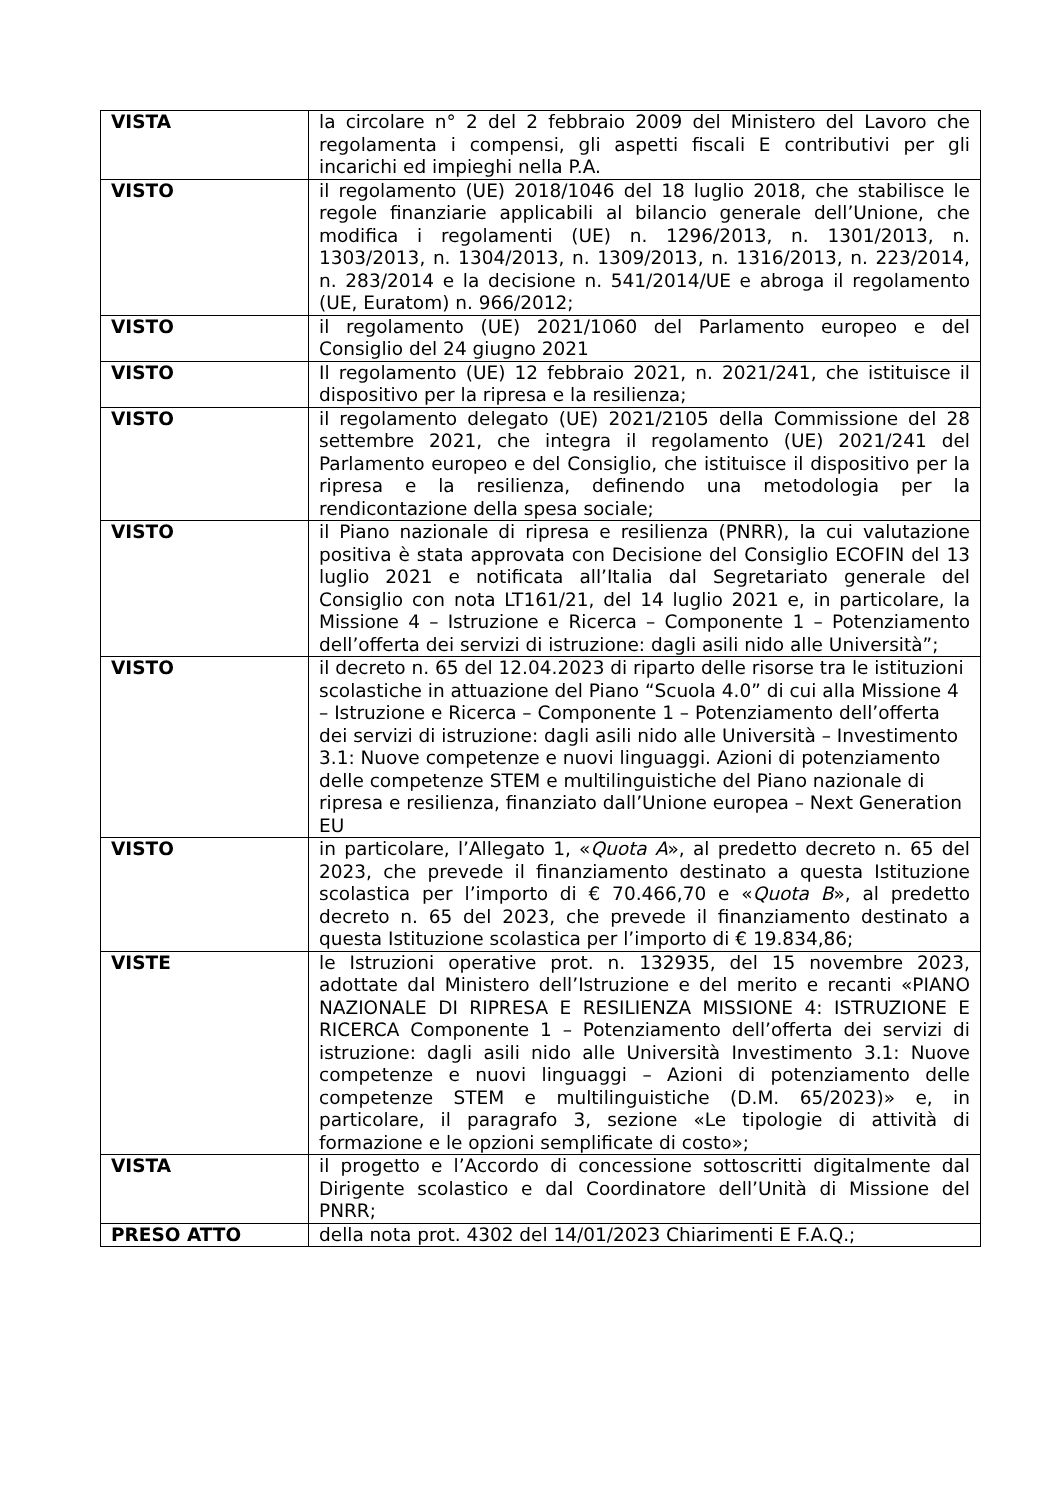| VISTA | la circolare n° 2 del 2 febbraio 2009 del Ministero del Lavoro che regolamenta i compensi, gli aspetti fiscali E contributivi per gli incarichi ed impieghi nella P.A. |
| VISTO | il regolamento (UE) 2018/1046 del 18 luglio 2018, che stabilisce le regole finanziarie applicabili al bilancio generale dell’Unione, che modifica i regolamenti (UE) n. 1296/2013, n. 1301/2013, n. 1303/2013, n. 1304/2013, n. 1309/2013, n. 1316/2013, n. 223/2014, n. 283/2014 e la decisione n. 541/2014/UE e abroga il regolamento (UE, Euratom) n. 966/2012; |
| VISTO | il regolamento (UE) 2021/1060 del Parlamento europeo e del Consiglio del 24 giugno 2021 |
| VISTO | Il regolamento (UE) 12 febbraio 2021, n. 2021/241, che istituisce il dispositivo per la ripresa e la resilienza; |
| VISTO | il regolamento delegato (UE) 2021/2105 della Commissione del 28 settembre 2021, che integra il regolamento (UE) 2021/241 del Parlamento europeo e del Consiglio, che istituisce il dispositivo per la ripresa e la resilienza, definendo una metodologia per la rendicontazione della spesa sociale; |
| VISTO | il Piano nazionale di ripresa e resilienza (PNRR), la cui valutazione positiva è stata approvata con Decisione del Consiglio ECOFIN del 13 luglio 2021 e notificata all’Italia dal Segretariato generale del Consiglio con nota LT161/21, del 14 luglio 2021 e, in particolare, la Missione 4 – Istruzione e Ricerca – Componente 1 – Potenziamento dell’offerta dei servizi di istruzione: dagli asili nido alle Università”; |
| VISTO | il decreto n. 65 del 12.04.2023 di riparto delle risorse tra le istituzioni scolastiche in attuazione del Piano “Scuola 4.0” di cui alla Missione 4 – Istruzione e Ricerca – Componente 1 – Potenziamento dell’offerta dei servizi di istruzione: dagli asili nido alle Università – Investimento 3.1: Nuove competenze e nuovi linguaggi. Azioni di potenziamento delle competenze STEM e multilinguistiche del Piano nazionale di ripresa e resilienza, finanziato dall’Unione europea – Next Generation EU |
| VISTO | in particolare, l’Allegato 1, « Quota A », al predetto decreto n. 65 del 2023, che prevede il finanziamento destinato a questa Istituzione scolastica per l’importo di € 70.466,70 e « Quota B », al predetto decreto n. 65 del 2023, che prevede il finanziamento destinato a questa Istituzione scolastica per l’importo di € 19.834,86; |
| VISTE | le Istruzioni operative prot. n. 132935, del 15 novembre 2023, adottate dal Ministero dell’Istruzione e del merito e recanti «PIANO NAZIONALE DI RIPRESA E RESILIENZA MISSIONE 4: ISTRUZIONE E RICERCA Componente 1 – Potenziamento dell’offerta dei servizi di istruzione: dagli asili nido alle Università Investimento 3.1: Nuove competenze e nuovi linguaggi – Azioni di potenziamento delle competenze STEM e multilinguistiche (D.M. 65/2023)» e, in particolare, il paragrafo 3, sezione «Le tipologie di attività di formazione e le opzioni semplificate di costo»; |
| VISTA | il progetto e l’Accordo di concessione sottoscritti digitalmente dal Dirigente scolastico e dal Coordinatore dell’Unità di Missione del PNRR; |
| PRESO ATTO | della nota prot. 4302 del 14/01/2023 Chiarimenti E F.A.Q.; |